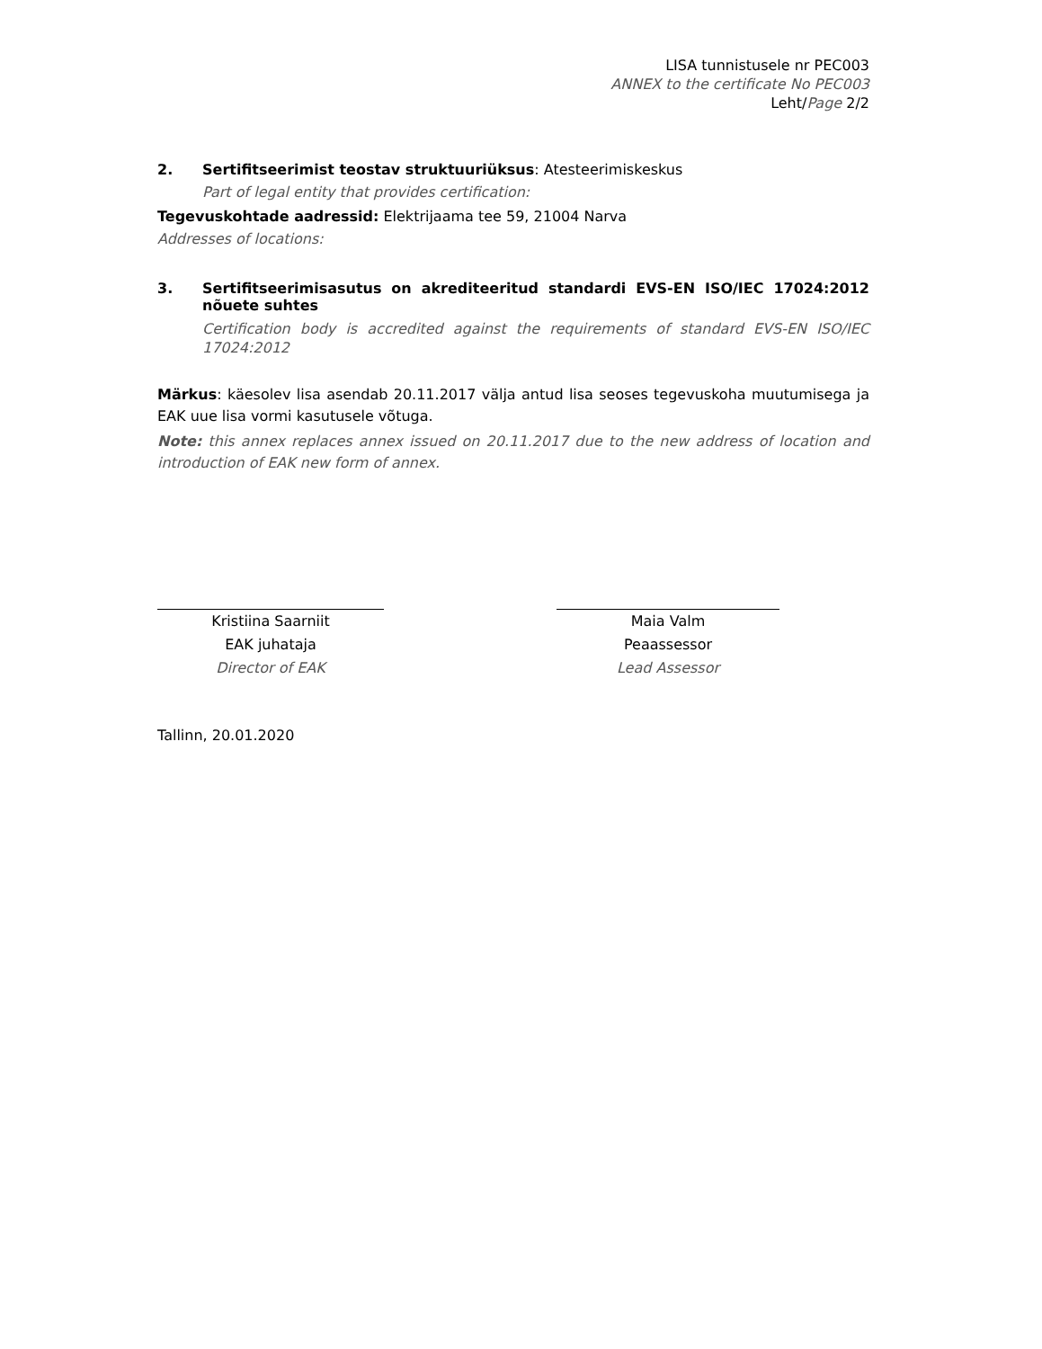LISA tunnistusele nr PEC003
ANNEX to the certificate No PEC003
Leht/Page 2/2
2. Sertifitseerimist teostav struktuuriüksus: Atesteerimiskeskus
Part of legal entity that provides certification:
Tegevuskohtade aadressid: Elektrijaama tee 59, 21004 Narva
Addresses of locations:
3. Sertifitseerimisasutus on akrediteeritud standardi EVS-EN ISO/IEC 17024:2012 nõuete suhtes
Certification body is accredited against the requirements of standard EVS-EN ISO/IEC 17024:2012
Märkus: käesolev lisa asendab 20.11.2017 välja antud lisa seoses tegevuskoha muutumisega ja EAK uue lisa vormi kasutusele võtuga.
Note: this annex replaces annex issued on 20.11.2017 due to the new address of location and introduction of EAK new form of annex.
Kristiina Saarniit
EAK juhataja
Director of EAK
Maia Valm
Peaassessor
Lead Assessor
Tallinn, 20.01.2020